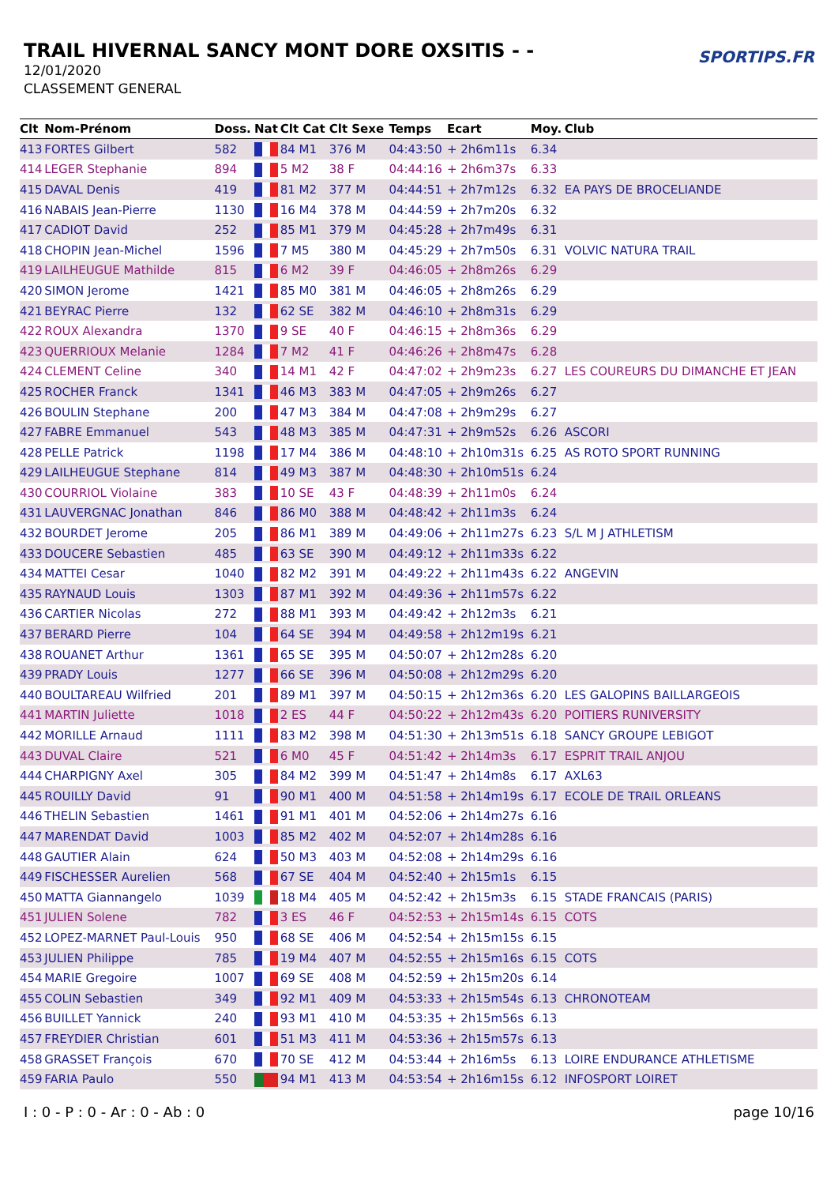TRAIL HIVERNAL SANCY MONT DORE OXSITIS - -
12/01/2020
CLASSEMENT GENERAL
SPORTIPS.FR
| Clt | Nom-Prénom | Doss. | Nat | Clt Cat | Clt Sexe | Temps | Ecart | Moy. | Club |
| --- | --- | --- | --- | --- | --- | --- | --- | --- | --- |
| 413 | FORTES Gilbert | 582 | | 84 M1 | 376 M | 04:43:50 | + 2h6m11s | 6.34 | |
| 414 | LEGER Stephanie | 894 | | 5 M2 | 38 F | 04:44:16 | + 2h6m37s | 6.33 | |
| 415 | DAVAL Denis | 419 | | 81 M2 | 377 M | 04:44:51 | + 2h7m12s | 6.32 | EA PAYS DE BROCELIANDE |
| 416 | NABAIS Jean-Pierre | 1130 | | 16 M4 | 378 M | 04:44:59 | + 2h7m20s | 6.32 | |
| 417 | CADIOT David | 252 | | 85 M1 | 379 M | 04:45:28 | + 2h7m49s | 6.31 | |
| 418 | CHOPIN Jean-Michel | 1596 | | 7 M5 | 380 M | 04:45:29 | + 2h7m50s | 6.31 | VOLVIC NATURA TRAIL |
| 419 | LAILHEUGUE Mathilde | 815 | | 6 M2 | 39 F | 04:46:05 | + 2h8m26s | 6.29 | |
| 420 | SIMON Jerome | 1421 | | 85 M0 | 381 M | 04:46:05 | + 2h8m26s | 6.29 | |
| 421 | BEYRAC Pierre | 132 | | 62 SE | 382 M | 04:46:10 | + 2h8m31s | 6.29 | |
| 422 | ROUX Alexandra | 1370 | | 9 SE | 40 F | 04:46:15 | + 2h8m36s | 6.29 | |
| 423 | QUERRIOUX Melanie | 1284 | | 7 M2 | 41 F | 04:46:26 | + 2h8m47s | 6.28 | |
| 424 | CLEMENT Celine | 340 | | 14 M1 | 42 F | 04:47:02 | + 2h9m23s | 6.27 | LES COUREURS DU DIMANCHE ET JEAN |
| 425 | ROCHER Franck | 1341 | | 46 M3 | 383 M | 04:47:05 | + 2h9m26s | 6.27 | |
| 426 | BOULIN Stephane | 200 | | 47 M3 | 384 M | 04:47:08 | + 2h9m29s | 6.27 | |
| 427 | FABRE Emmanuel | 543 | | 48 M3 | 385 M | 04:47:31 | + 2h9m52s | 6.26 | ASCORI |
| 428 | PELLE Patrick | 1198 | | 17 M4 | 386 M | 04:48:10 | + 2h10m31s | 6.25 | AS ROTO SPORT RUNNING |
| 429 | LAILHEUGUE Stephane | 814 | | 49 M3 | 387 M | 04:48:30 | + 2h10m51s | 6.24 | |
| 430 | COURRIOL Violaine | 383 | | 10 SE | 43 F | 04:48:39 | + 2h11m0s | 6.24 | |
| 431 | LAUVERGNAC Jonathan | 846 | | 86 M0 | 388 M | 04:48:42 | + 2h11m3s | 6.24 | |
| 432 | BOURDET Jerome | 205 | | 86 M1 | 389 M | 04:49:06 | + 2h11m27s | 6.23 | S/L M J ATHLETISM |
| 433 | DOUCERE Sebastien | 485 | | 63 SE | 390 M | 04:49:12 | + 2h11m33s | 6.22 | |
| 434 | MATTEI Cesar | 1040 | | 82 M2 | 391 M | 04:49:22 | + 2h11m43s | 6.22 | ANGEVIN |
| 435 | RAYNAUD Louis | 1303 | | 87 M1 | 392 M | 04:49:36 | + 2h11m57s | 6.22 | |
| 436 | CARTIER Nicolas | 272 | | 88 M1 | 393 M | 04:49:42 | + 2h12m3s | 6.21 | |
| 437 | BERARD Pierre | 104 | | 64 SE | 394 M | 04:49:58 | + 2h12m19s | 6.21 | |
| 438 | ROUANET Arthur | 1361 | | 65 SE | 395 M | 04:50:07 | + 2h12m28s | 6.20 | |
| 439 | PRADY Louis | 1277 | | 66 SE | 396 M | 04:50:08 | + 2h12m29s | 6.20 | |
| 440 | BOULTAREAU Wilfried | 201 | | 89 M1 | 397 M | 04:50:15 | + 2h12m36s | 6.20 | LES GALOPINS BAILLARGEOIS |
| 441 | MARTIN Juliette | 1018 | | 2 ES | 44 F | 04:50:22 | + 2h12m43s | 6.20 | POITIERS RUNIVERSITY |
| 442 | MORILLE Arnaud | 1111 | | 83 M2 | 398 M | 04:51:30 | + 2h13m51s | 6.18 | SANCY GROUPE LEBIGOT |
| 443 | DUVAL Claire | 521 | | 6 M0 | 45 F | 04:51:42 | + 2h14m3s | 6.17 | ESPRIT TRAIL ANJOU |
| 444 | CHARPIGNY Axel | 305 | | 84 M2 | 399 M | 04:51:47 | + 2h14m8s | 6.17 | AXL63 |
| 445 | ROUILLY David | 91 | | 90 M1 | 400 M | 04:51:58 | + 2h14m19s | 6.17 | ECOLE DE TRAIL ORLEANS |
| 446 | THELIN Sebastien | 1461 | | 91 M1 | 401 M | 04:52:06 | + 2h14m27s | 6.16 | |
| 447 | MARENDAT David | 1003 | | 85 M2 | 402 M | 04:52:07 | + 2h14m28s | 6.16 | |
| 448 | GAUTIER Alain | 624 | | 50 M3 | 403 M | 04:52:08 | + 2h14m29s | 6.16 | |
| 449 | FISCHESSER Aurelien | 568 | | 67 SE | 404 M | 04:52:40 | + 2h15m1s | 6.15 | |
| 450 | MATTA Giannangelo | 1039 | | 18 M4 | 405 M | 04:52:42 | + 2h15m3s | 6.15 | STADE FRANCAIS (PARIS) |
| 451 | JULIEN Solene | 782 | | 3 ES | 46 F | 04:52:53 | + 2h15m14s | 6.15 | COTS |
| 452 | LOPEZ-MARNET Paul-Louis | 950 | | 68 SE | 406 M | 04:52:54 | + 2h15m15s | 6.15 | |
| 453 | JULIEN Philippe | 785 | | 19 M4 | 407 M | 04:52:55 | + 2h15m16s | 6.15 | COTS |
| 454 | MARIE Gregoire | 1007 | | 69 SE | 408 M | 04:52:59 | + 2h15m20s | 6.14 | |
| 455 | COLIN Sebastien | 349 | | 92 M1 | 409 M | 04:53:33 | + 2h15m54s | 6.13 | CHRONOTEAM |
| 456 | BUILLET Yannick | 240 | | 93 M1 | 410 M | 04:53:35 | + 2h15m56s | 6.13 | |
| 457 | FREYDIER Christian | 601 | | 51 M3 | 411 M | 04:53:36 | + 2h15m57s | 6.13 | |
| 458 | GRASSET François | 670 | | 70 SE | 412 M | 04:53:44 | + 2h16m5s | 6.13 | LOIRE ENDURANCE ATHLETISME |
| 459 | FARIA Paulo | 550 | | 94 M1 | 413 M | 04:53:54 | + 2h16m15s | 6.12 | INFOSPORT LOIRET |
I : 0 - P : 0 - Ar : 0 - Ab : 0 page 10/16